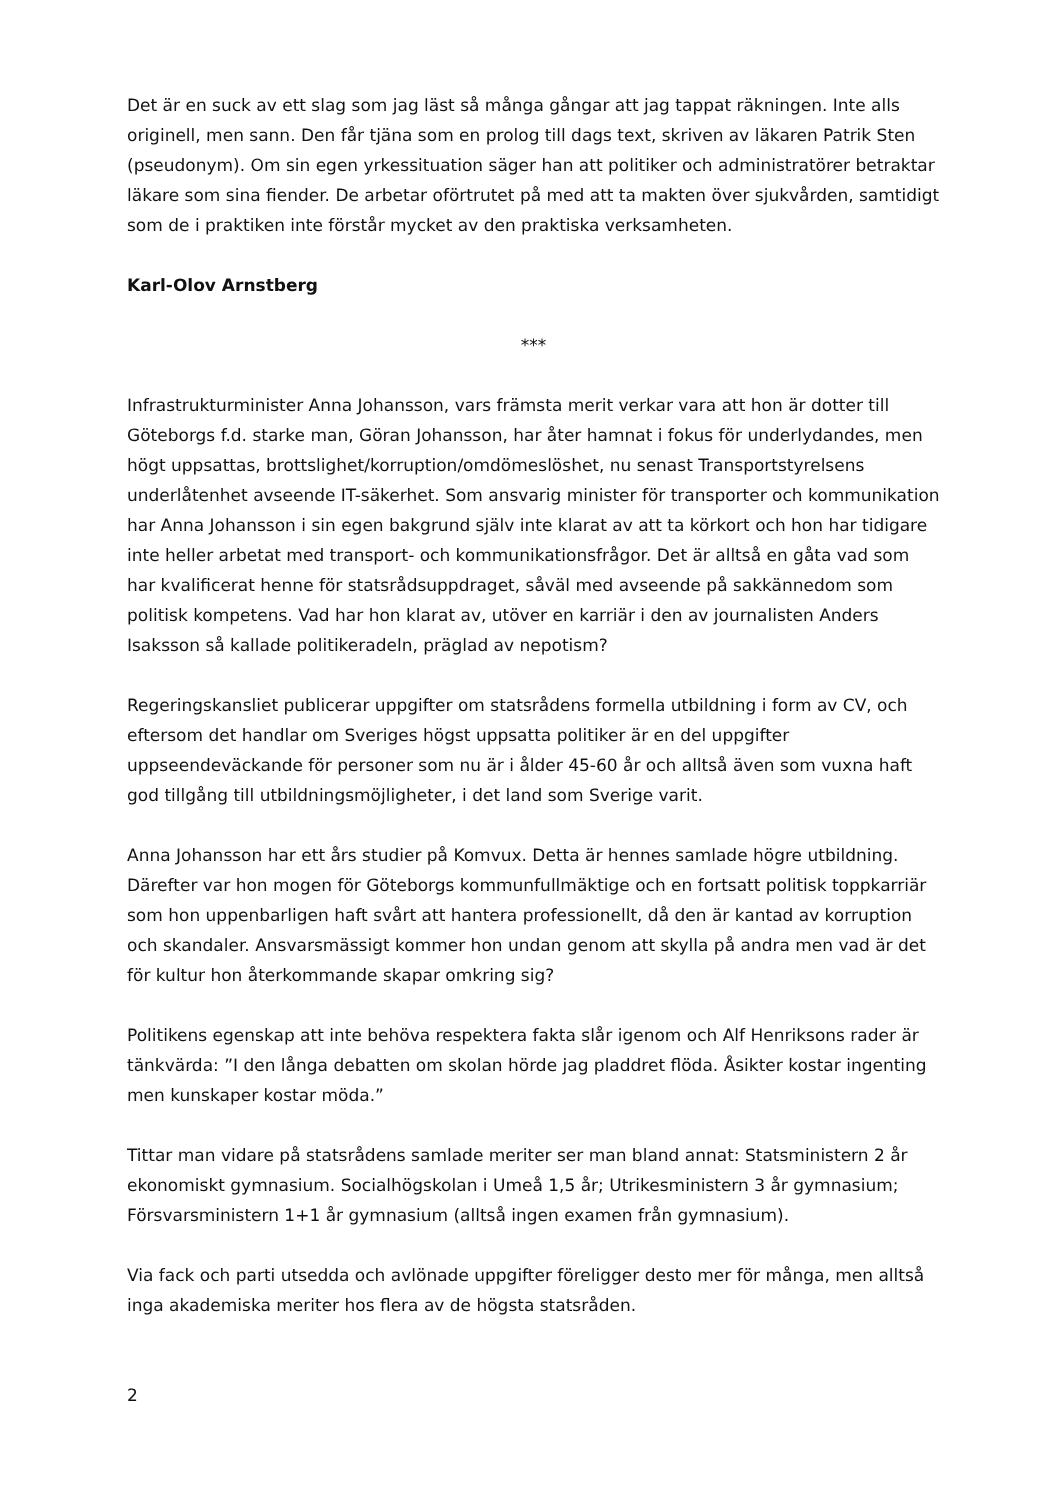Det är en suck av ett slag som jag läst så många gångar att jag tappat räkningen. Inte alls originell, men sann. Den får tjäna som en prolog till dags text, skriven av läkaren Patrik Sten (pseudonym). Om sin egen yrkessituation säger han att politiker och administratörer betraktar läkare som sina fiender. De arbetar oförtrutet på med att ta makten över sjukvården, samtidigt som de i praktiken inte förstår mycket av den praktiska verksamheten.
Karl-Olov Arnstberg
***
Infrastrukturminister Anna Johansson, vars främsta merit verkar vara att hon är dotter till Göteborgs f.d. starke man, Göran Johansson, har åter hamnat i fokus för underlydandes, men högt uppsattas, brottslighet/korruption/omdömeslöshet, nu senast Transportstyrelsens underlåtenhet avseende IT-säkerhet. Som ansvarig minister för transporter och kommunikation har Anna Johansson i sin egen bakgrund själv inte klarat av att ta körkort och hon har tidigare inte heller arbetat med transport- och kommunikationsfrågor. Det är alltså en gåta vad som har kvalificerat henne för statsrådsuppdraget, såväl med avseende på sakkännedom som politisk kompetens. Vad har hon klarat av, utöver en karriär i den av journalisten Anders Isaksson så kallade politikeradeln, präglad av nepotism?
Regeringskansliet publicerar uppgifter om statsrådens formella utbildning i form av CV, och eftersom det handlar om Sveriges högst uppsatta politiker är en del uppgifter uppseendeväckande för personer som nu är i ålder 45-60 år och alltså även som vuxna haft god tillgång till utbildningsmöjligheter, i det land som Sverige varit.
Anna Johansson har ett års studier på Komvux. Detta är hennes samlade högre utbildning. Därefter var hon mogen för Göteborgs kommunfullmäktige och en fortsatt politisk toppkarriär som hon uppenbarligen haft svårt att hantera professionellt, då den är kantad av korruption och skandaler. Ansvarsmässigt kommer hon undan genom att skylla på andra men vad är det för kultur hon återkommande skapar omkring sig?
Politikens egenskap att inte behöva respektera fakta slår igenom och Alf Henriksons rader är tänkvärda: ”I den långa debatten om skolan hörde jag pladdret flöda. Åsikter kostar ingenting men kunskaper kostar möda.”
Tittar man vidare på statsrådens samlade meriter ser man bland annat: Statsministern 2 år ekonomiskt gymnasium. Socialhögskolan i Umeå 1,5 år; Utrikesministern 3 år gymnasium; Försvarsministern 1+1 år gymnasium (alltså ingen examen från gymnasium).
Via fack och parti utsedda och avlönade uppgifter föreligger desto mer för många, men alltså inga akademiska meriter hos flera av de högsta statsråden.
2